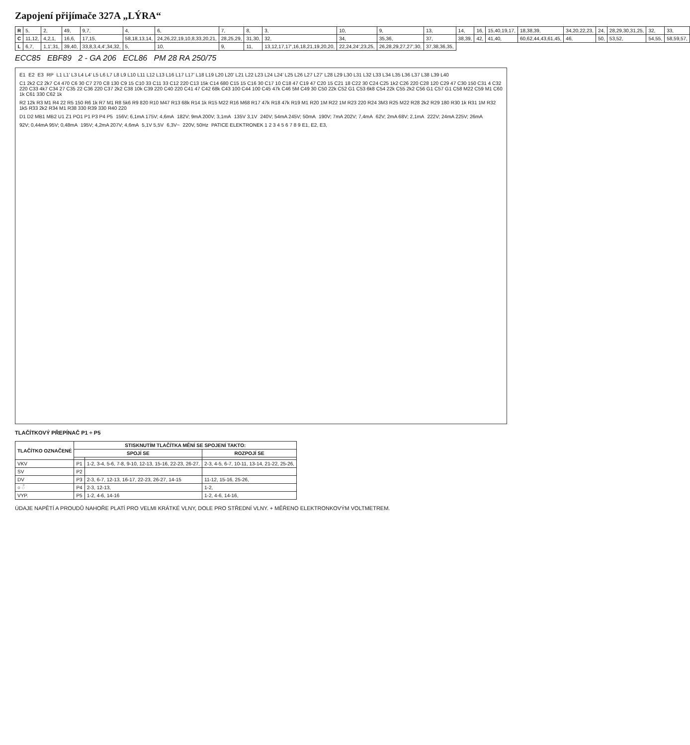Zapojení přijímače 327A „LÝRA“
| R | 5, | 2, | 49, | 9,7, | 4, | 6, | 7, | 8, | 3, | 10, | 9, | 13, | 14, | 16, | 15,40,19,17, | 18,38,39, | 34,20,22,23, | 24, | 28,29,30,31,25, | 32, | 33, |
| C | 11,12, | 4,2,1, | 16,6, | 17,15, | 58,18,13,14, | 24,26,22,19,10,8,33,20,21, | 28,25,29, | 31,30, | 32, | 34, | 35,36, | 37, | 38,39, | 42, | 41,40, | 60,62,44,43,61,45, | 46, | 50, | 53,52, | 54,55, | 58,59,57, |
| L | 6,7, | 1,1',31, | 39,40, | 33,8,3,4,4',34,32, | 5, | 10, | 9, | 11, | 13,12,17,17',16,18,21,19,20,20, | 22,24,24',23,25, | 26,28,29,27,27',30, | 37,38,36,35, | | | | | | | | | |
ECC85 EBF89 2 - GA 206 ECL86 PM 28 RA 250/75
E1 E2 E3 RP L1 L1' L3 L4 L4' L5 L6 L7 L8 L9 L10 L11 L12 L13 L16 L17 L17' L18 L19 L20 L20' L21 L22 L23 L24 L24' L25 L26 L27 L27' L28 L29 L30 L31 L32 L33 L34 L35 L36 L37 L38 L39 L40 C1 2k2 C2 2k7 C4 470 C6 30 C7 270 C8 130 C9 15 C10 33 C11 33 C12 220 C13 15k C14 680 C15 15 C16 30 C17 10 C18 47 C19 47 C20 15 C21 18 C22 30 C24 C25 1k2 C26 220 C28 120 C29 47 C30 150 C31 4 C32 220 C33 4k7 C34 27 C35 22 C36 220 C37 2k2 C38 10k C39 220 C40 220 C41 47 C42 68k C43 100 C44 100 C45 47k C46 5M C49 30 C50 22k C52 G1 C53 6k8 C54 22k C55 2k2 C56 G1 C57 G1 C58 M22 C59 M1 C60 1k C61 330 C62 1k R2 12k R3 M1 R4 22 R5 150 R6 1k R7 M1 R8 5k6 R9 820 R10 M47 R13 68k R14 1k R15 M22 R16 M68 R17 47k R18 47k R19 M1 R20 1M R22 1M R23 220 R24 3M3 R25 M22 R28 2k2 R29 180 R30 1k R31 1M R32 1k5 R33 2k2 R34 M1 R38 330 R39 330 R40 220 D1 D2 MB1 MB2 U1 Z1 PO1 P1 P3 P4 P5 156V; 6,1mA 175V; 4,6mA 182V; 9mA 200V; 3,1mA 135V 3,1V 240V; 54mA 245V; 50mA 190V; 7mA 202V; 7,4mA 62V; 2mA 68V; 2,1mA 222V; 24mA 225V; 26mA 92V; 0,44mA 95V; 0,48mA 195V; 4,2mA 207V; 4,6mA 5,1V 5,5V 6,3V~ 220V, 50Hz PATICE ELEKTRONEK 1 2 3 4 5 6 7 8 9 E1, E2, E3,
TLAČÍTKOVÝ PŘEPÍNAČ P1 ÷ P5
| TLAČÍTKO OZNAČENÉ | STISKNUTÍM TLAČÍTKA MĚNÍ SE SPOJENÍ TAKTO: | | |
| --- | --- | --- | --- |
| | SPOJÍ SE | | ROZPOJÍ SE |
| VKV | P1 | 1-2, 3-4, 5-6, 7-8, 9-10, 12-13, 15-16, 22-23, 26-27, | 2-3, 4-5, 6-7, 10-11, 13-14, 21-22, 25-26, |
| SV | P2 | | |
| DV | P3 | 2-3, 6-7, 12-13, 16-17, 22-23, 26-27, 14-15 | 11-12, 15-16, 25-26, |
| ○ ◌̃ | P4 | 2-3, 12-13, | 1-2, |
| VYP. | P5 | 1-2, 4-6, 14-16 | 1-2, 4-6, 14-16, |
ÚDAJE NAPĚTÍ A PROUDŮ NAHOŘE PLATÍ PRO VELMI KRÁTKÉ VLNY, DOLE PRO STŘEDNÍ VLNY. + MĚŘENO ELEKTRONKOVÝM VOLTMETREM.